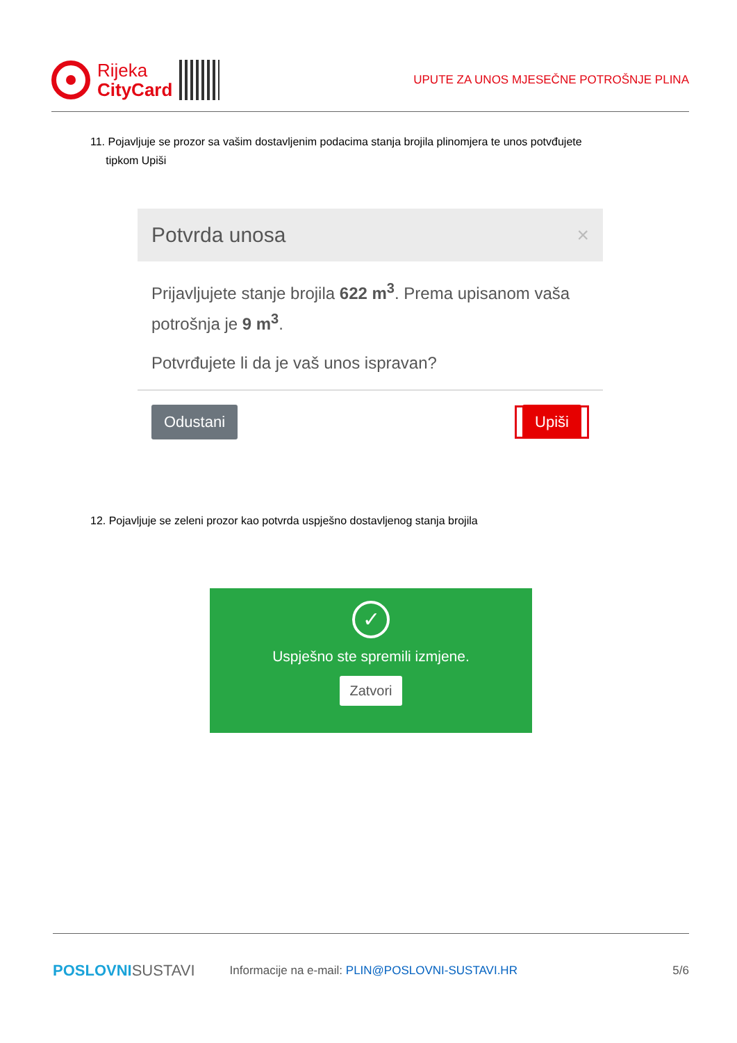Rijeka
CityCard
UPUTE ZA UNOS MJESEČNE POTROŠNJE PLINA
11. Pojavljuje se prozor sa vašim dostavljenim podacima stanja brojila plinomjera te unos potvđujete
tipkom Upiši
Potvrda unosa ×
Prijavljujete stanje brojila 622 m<sup>3</sup>. Prema upisanom vaša potrošnja je 9 m<sup>3</sup>.
Potvrđujete li da je vaš unos ispravan?
Odustani Upiši
12. Pojavljuje se zeleni prozor kao potvrda uspješno dostavljenog stanja brojila
✓
Uspješno ste spremili izmjene.
Zatvori
POSLOVNI SUSTAVI Informacije na e-mail: PLIN@POSLOVNI-SUSTAVI.HR 5/6